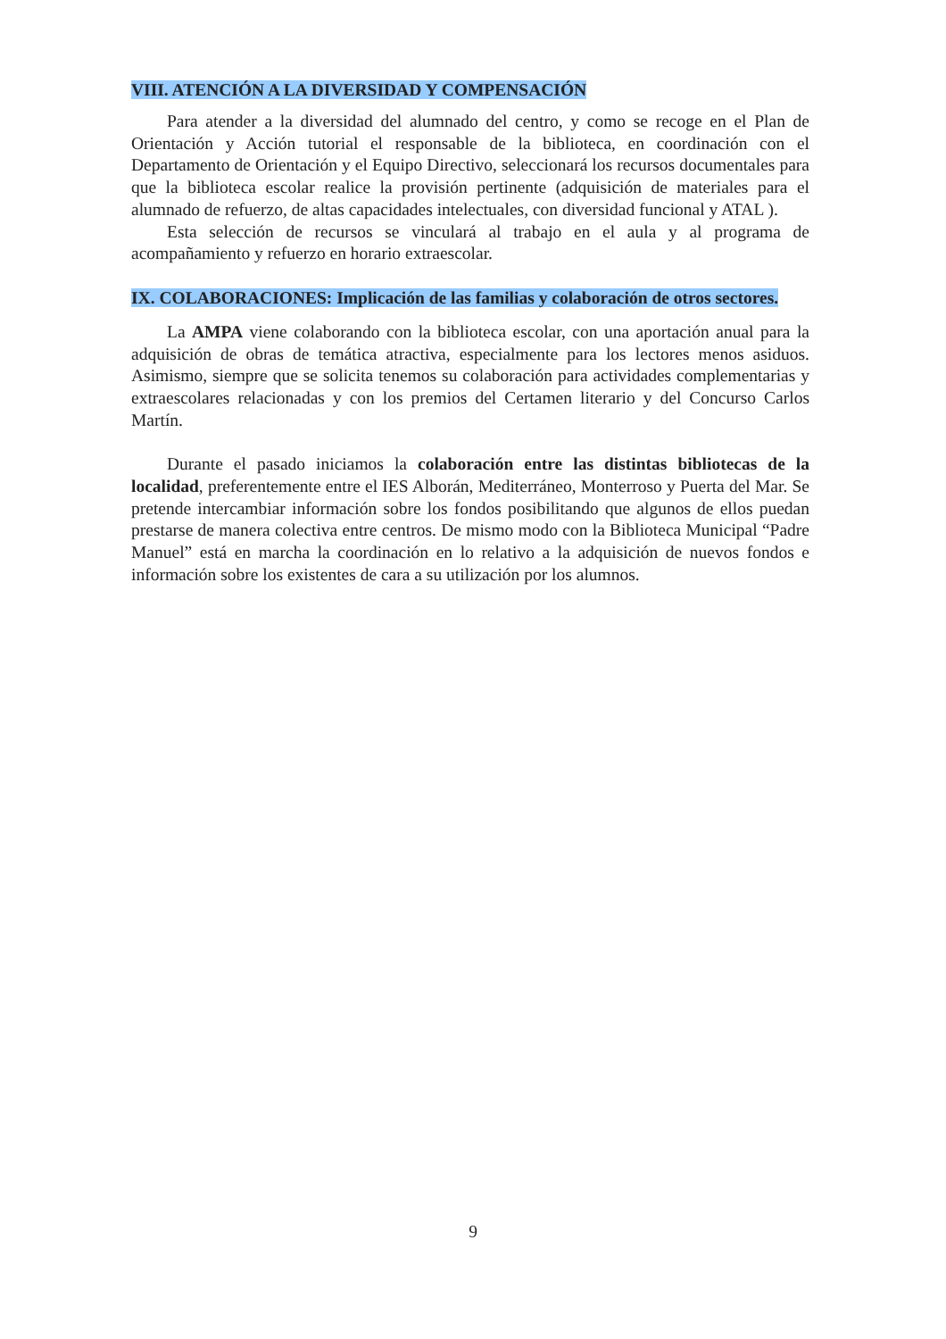VIII. ATENCIÓN A LA DIVERSIDAD Y COMPENSACIÓN
Para atender a la diversidad del alumnado del centro, y como se recoge en el Plan de Orientación y Acción tutorial el responsable de la biblioteca, en coordinación con el Departamento de Orientación y el Equipo Directivo, seleccionará los recursos documentales para que la biblioteca escolar realice la provisión pertinente (adquisición de materiales para el alumnado de refuerzo, de altas capacidades intelectuales, con diversidad funcional y ATAL ).
Esta selección de recursos se vinculará al trabajo en el aula y al programa de acompañamiento y refuerzo en horario extraescolar.
IX. COLABORACIONES: Implicación de las familias y colaboración de otros sectores.
La AMPA viene colaborando con la biblioteca escolar, con una aportación anual para la adquisición de obras de temática atractiva, especialmente para los lectores menos asiduos. Asimismo, siempre que se solicita tenemos su colaboración para actividades complementarias y extraescolares relacionadas y con los premios del Certamen literario y del Concurso Carlos Martín.
Durante el pasado iniciamos la colaboración entre las distintas bibliotecas de la localidad, preferentemente entre el IES Alborán, Mediterráneo, Monterroso y Puerta del Mar. Se pretende intercambiar información sobre los fondos posibilitando que algunos de ellos puedan prestarse de manera colectiva entre centros. De mismo modo con la Biblioteca Municipal “Padre Manuel” está en marcha la coordinación en lo relativo a la adquisición de nuevos fondos e información sobre los existentes de cara a su utilización por los alumnos.
9